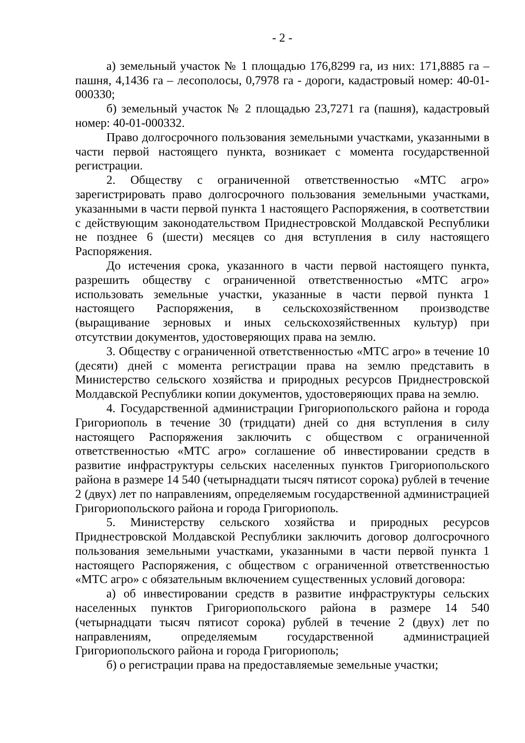- 2 -
а) земельный участок № 1 площадью 176,8299 га, из них: 171,8885 га – пашня, 4,1436 га – лесополосы, 0,7978 га - дороги, кадастровый номер: 40-01-000330;
б) земельный участок № 2 площадью 23,7271 га (пашня), кадастровый номер: 40-01-000332.
Право долгосрочного пользования земельными участками, указанными в части первой настоящего пункта, возникает с момента государственной регистрации.
2. Обществу с ограниченной ответственностью «МТС агро» зарегистрировать право долгосрочного пользования земельными участками, указанными в части первой пункта 1 настоящего Распоряжения, в соответствии с действующим законодательством Приднестровской Молдавской Республики не позднее 6 (шести) месяцев со дня вступления в силу настоящего Распоряжения.
До истечения срока, указанного в части первой настоящего пункта, разрешить обществу с ограниченной ответственностью «МТС агро» использовать земельные участки, указанные в части первой пункта 1 настоящего Распоряжения, в сельскохозяйственном производстве (выращивание зерновых и иных сельскохозяйственных культур) при отсутствии документов, удостоверяющих права на землю.
3. Обществу с ограниченной ответственностью «МТС агро» в течение 10 (десяти) дней с момента регистрации права на землю представить в Министерство сельского хозяйства и природных ресурсов Приднестровской Молдавской Республики копии документов, удостоверяющих права на землю.
4. Государственной администрации Григориопольского района и города Григориополь в течение 30 (тридцати) дней со дня вступления в силу настоящего Распоряжения заключить с обществом с ограниченной ответственностью «МТС агро» соглашение об инвестировании средств в развитие инфраструктуры сельских населенных пунктов Григориопольского района в размере 14 540 (четырнадцати тысяч пятисот сорока) рублей в течение 2 (двух) лет по направлениям, определяемым государственной администрацией Григориопольского района и города Григориополь.
5. Министерству сельского хозяйства и природных ресурсов Приднестровской Молдавской Республики заключить договор долгосрочного пользования земельными участками, указанными в части первой пункта 1 настоящего Распоряжения, с обществом с ограниченной ответственностью «МТС агро» с обязательным включением существенных условий договора:
а) об инвестировании средств в развитие инфраструктуры сельских населенных пунктов Григориопольского района в размере 14 540 (четырнадцати тысяч пятисот сорока) рублей в течение 2 (двух) лет по направлениям, определяемым государственной администрацией Григориопольского района и города Григориополь;
б) о регистрации права на предоставляемые земельные участки;